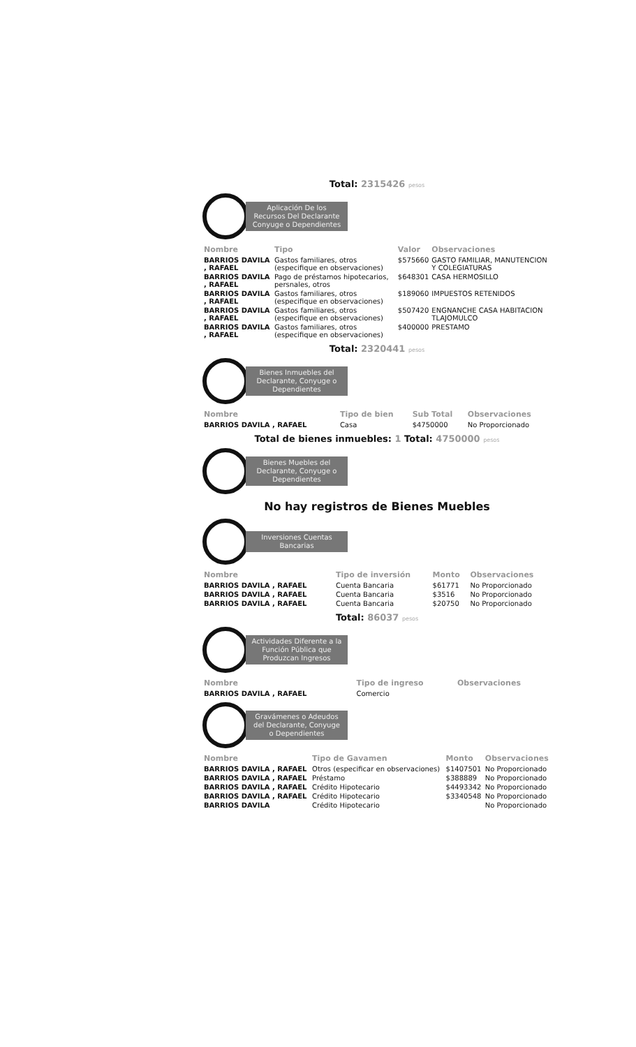Total: 2315426 pesos
Aplicación De los Recursos Del Declarante Conyuge o Dependientes
| Nombre | Tipo | Valor | Observaciones |
| --- | --- | --- | --- |
| BARRIOS DAVILA , RAFAEL | Gastos familiares, otros (especifique en observaciones) | $575660 | GASTO FAMILIAR, MANUTENCION Y COLEGIATURAS |
| BARRIOS DAVILA , RAFAEL | Pago de préstamos hipotecarios, persnales, otros | $648301 | CASA HERMOSILLO |
| BARRIOS DAVILA , RAFAEL | Gastos familiares, otros (especifique en observaciones) | $189060 | IMPUESTOS RETENIDOS |
| BARRIOS DAVILA , RAFAEL | Gastos familiares, otros (especifique en observaciones) | $507420 | ENGNANCHE CASA HABITACION TLAJOMULCO |
| BARRIOS DAVILA , RAFAEL | Gastos familiares, otros (especifique en observaciones) | $400000 | PRESTAMO |
Total: 2320441 pesos
Bienes Inmuebles del Declarante, Conyuge o Dependientes
| Nombre | Tipo de bien | Sub Total | Observaciones |
| --- | --- | --- | --- |
| BARRIOS DAVILA , RAFAEL | Casa | $4750000 | No Proporcionado |
Total de bienes inmuebles: 1 Total: 4750000 pesos
Bienes Muebles del Declarante, Conyuge o Dependientes
No hay registros de Bienes Muebles
Inversiones Cuentas Bancarias
| Nombre | Tipo de inversión | Monto | Observaciones |
| --- | --- | --- | --- |
| BARRIOS DAVILA , RAFAEL | Cuenta Bancaria | $61771 | No Proporcionado |
| BARRIOS DAVILA , RAFAEL | Cuenta Bancaria | $3516 | No Proporcionado |
| BARRIOS DAVILA , RAFAEL | Cuenta Bancaria | $20750 | No Proporcionado |
Total: 86037 pesos
Actividades Diferente a la Función Pública que Produzcan Ingresos
| Nombre | Tipo de ingreso | Observaciones |
| --- | --- | --- |
| BARRIOS DAVILA , RAFAEL | Comercio | |
Gravámenes o Adeudos del Declarante, Conyuge o Dependientes
| Nombre | Tipo de Gavamen | Monto | Observaciones |
| --- | --- | --- | --- |
| BARRIOS DAVILA , RAFAEL | Otros (especificar en observaciones) | $1407501 | No Proporcionado |
| BARRIOS DAVILA , RAFAEL | Préstamo | $388889 | No Proporcionado |
| BARRIOS DAVILA , RAFAEL | Crédito Hipotecario | $4493342 | No Proporcionado |
| BARRIOS DAVILA , RAFAEL | Crédito Hipotecario | $3340548 | No Proporcionado |
| BARRIOS DAVILA | Crédito Hipotecario | | No Proporcionado |